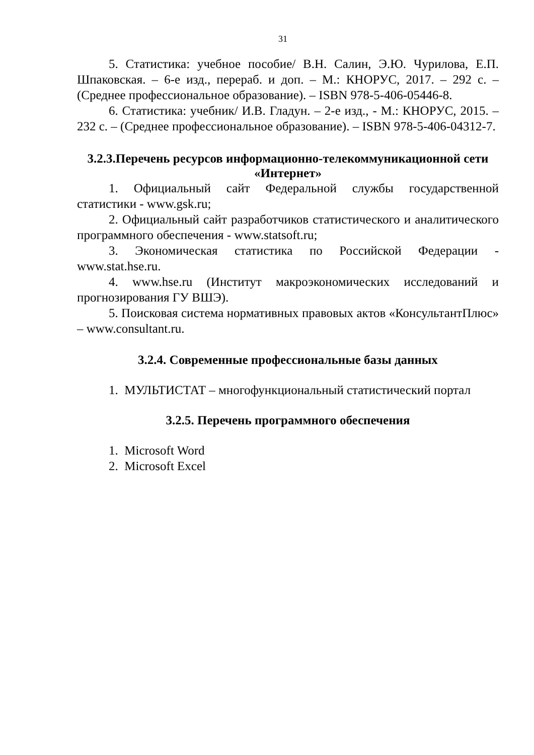31
5. Статистика: учебное пособие/ В.Н. Салин, Э.Ю. Чурилова, Е.П. Шпаковская. – 6-е изд., перераб. и доп. – М.: КНОРУС, 2017. – 292 с. – (Среднее профессиональное образование). – ISBN 978-5-406-05446-8.
6. Статистика: учебник/ И.В. Гладун. – 2-е изд., - М.: КНОРУС, 2015. – 232 с. – (Среднее профессиональное образование). – ISBN 978-5-406-04312-7.
3.2.3.Перечень ресурсов информационно-телекоммуникационной сети «Интернет»
1. Официальный сайт Федеральной службы государственной статистики - www.gsk.ru;
2. Официальный сайт разработчиков статистического и аналитического программного обеспечения - www.statsoft.ru;
3. Экономическая статистика по Российской Федерации - www.stat.hse.ru.
4. www.hse.ru (Институт макроэкономических исследований и прогнозирования ГУ ВШЭ).
5. Поисковая система нормативных правовых актов «КонсультантПлюс» – www.consultant.ru.
3.2.4. Современные профессиональные базы данных
1. МУЛЬТИСТАТ – многофункциональный статистический портал
3.2.5. Перечень программного обеспечения
1. Microsoft Word
2. Microsoft Excel